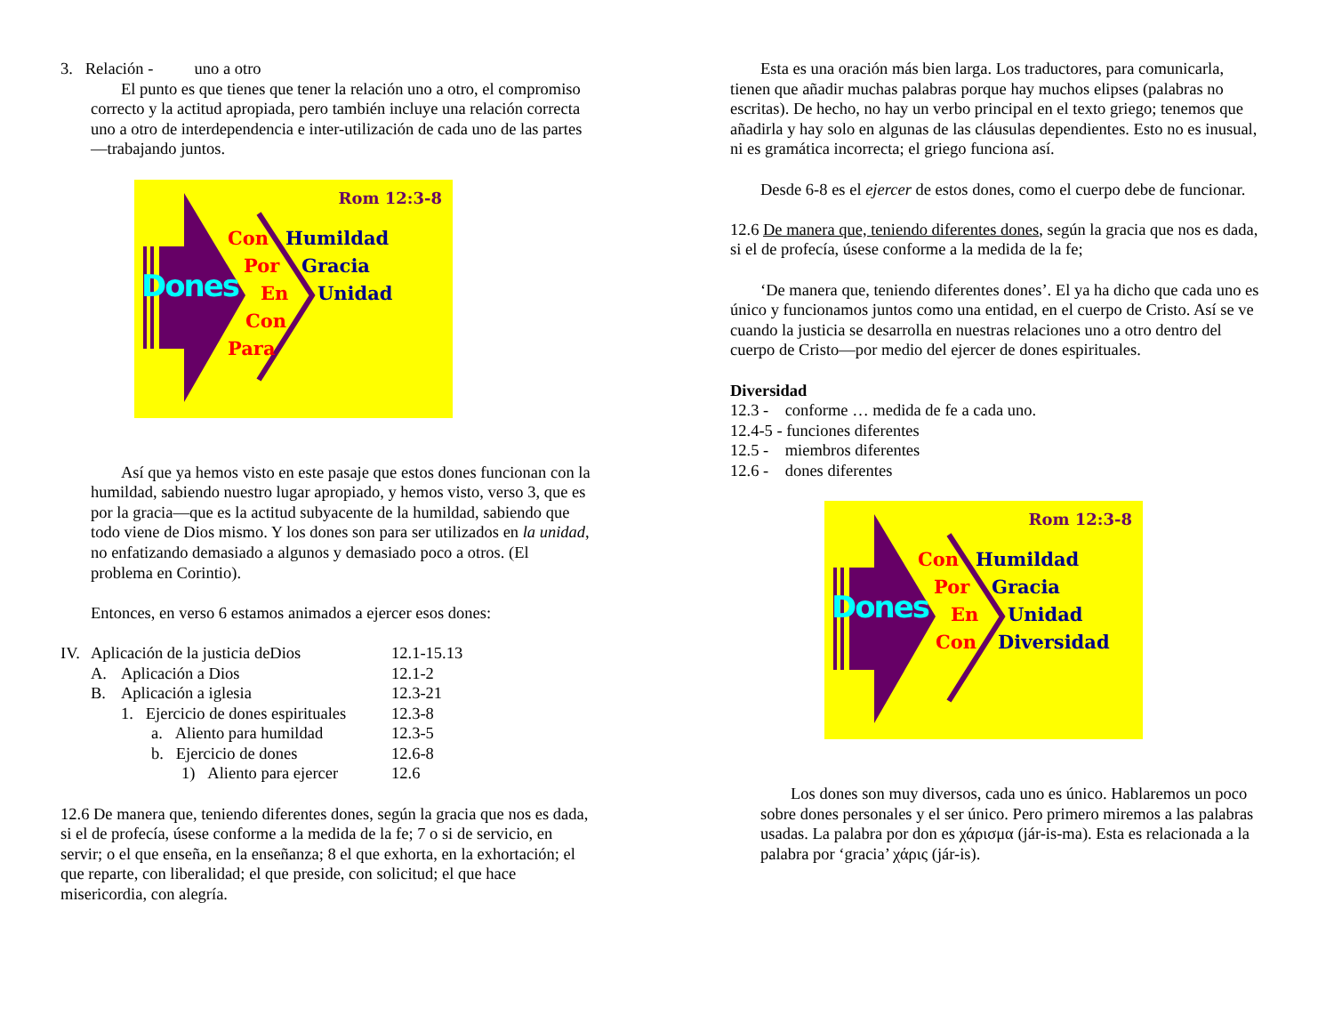3. Relación - uno a otro
El punto es que tienes que tener la relación uno a otro, el compromiso correcto y la actitud apropiada, pero también incluye una relación correcta uno a otro de interdependencia e inter-utilización de cada uno de las partes—trabajando juntos.
Rom 12:3-8
Dones
Con Humildad
Por Gracia
En Unidad
Con
Para
Así que ya hemos visto en este pasaje que estos dones funcionan con la humildad, sabiendo nuestro lugar apropiado, y hemos visto, verso 3, que es por la gracia—que es la actitud subyacente de la humildad, sabiendo que todo viene de Dios mismo. Y los dones son para ser utilizados en la unidad, no enfatizando demasiado a algunos y demasiado poco a otros. (El problema en Corintio).
Entonces, en verso 6 estamos animados a ejercer esos dones:
| IV. | Aplicación de la justicia deDios | | | 12.1-15.13 |
| | A. | Aplicación a Dios | | 12.1-2 |
| | B. | Aplicación a iglesia | | 12.3-21 |
| | | 1. Ejercicio de dones espirituales | | 12.3-8 |
| | | | a. Aliento para humildad | 12.3-5 |
| | | | b. Ejercicio de dones | 12.6-8 |
| | | | 1) Aliento para ejercer | 12.6 |
12.6 De manera que, teniendo diferentes dones, según la gracia que nos es dada, si el de profecía, úsese conforme a la medida de la fe; 7 o si de servicio, en servir; o el que enseña, en la enseñanza; 8 el que exhorta, en la exhortación; el que reparte, con liberalidad; el que preside, con solicitud; el que hace misericordia, con alegría.
Esta es una oración más bien larga. Los traductores, para comunicarla, tienen que añadir muchas palabras porque hay muchos elipses (palabras no escritas). De hecho, no hay un verbo principal en el texto griego; tenemos que añadirla y hay solo en algunas de las cláusulas dependientes. Esto no es inusual, ni es gramática incorrecta; el griego funciona así.
Desde 6-8 es el ejercer de estos dones, como el cuerpo debe de funcionar.
12.6 De manera que, teniendo diferentes dones, según la gracia que nos es dada, si el de profecía, úsese conforme a la medida de la fe;
‘De manera que, teniendo diferentes dones’. El ya ha dicho que cada uno es único y funcionamos juntos como una entidad, en el cuerpo de Cristo. Así se ve cuando la justicia se desarrolla en nuestras relaciones uno a otro dentro del cuerpo de Cristo—por medio del ejercer de dones espirituales.
Diversidad
12.3 - conforme … medida de fe a cada uno.
12.4-5 - funciones diferentes
12.5 - miembros diferentes
12.6 - dones diferentes
Rom 12:3-8
Dones
Con Humildad
Por Gracia
En Unidad
Con Diversidad
Los dones son muy diversos, cada uno es único. Hablaremos un poco sobre dones personales y el ser único. Pero primero miremos a las palabras usadas. La palabra por don es χάρισμα (jár-is-ma). Esta es relacionada a la palabra por ‘gracia’ χάρις (jár-is).